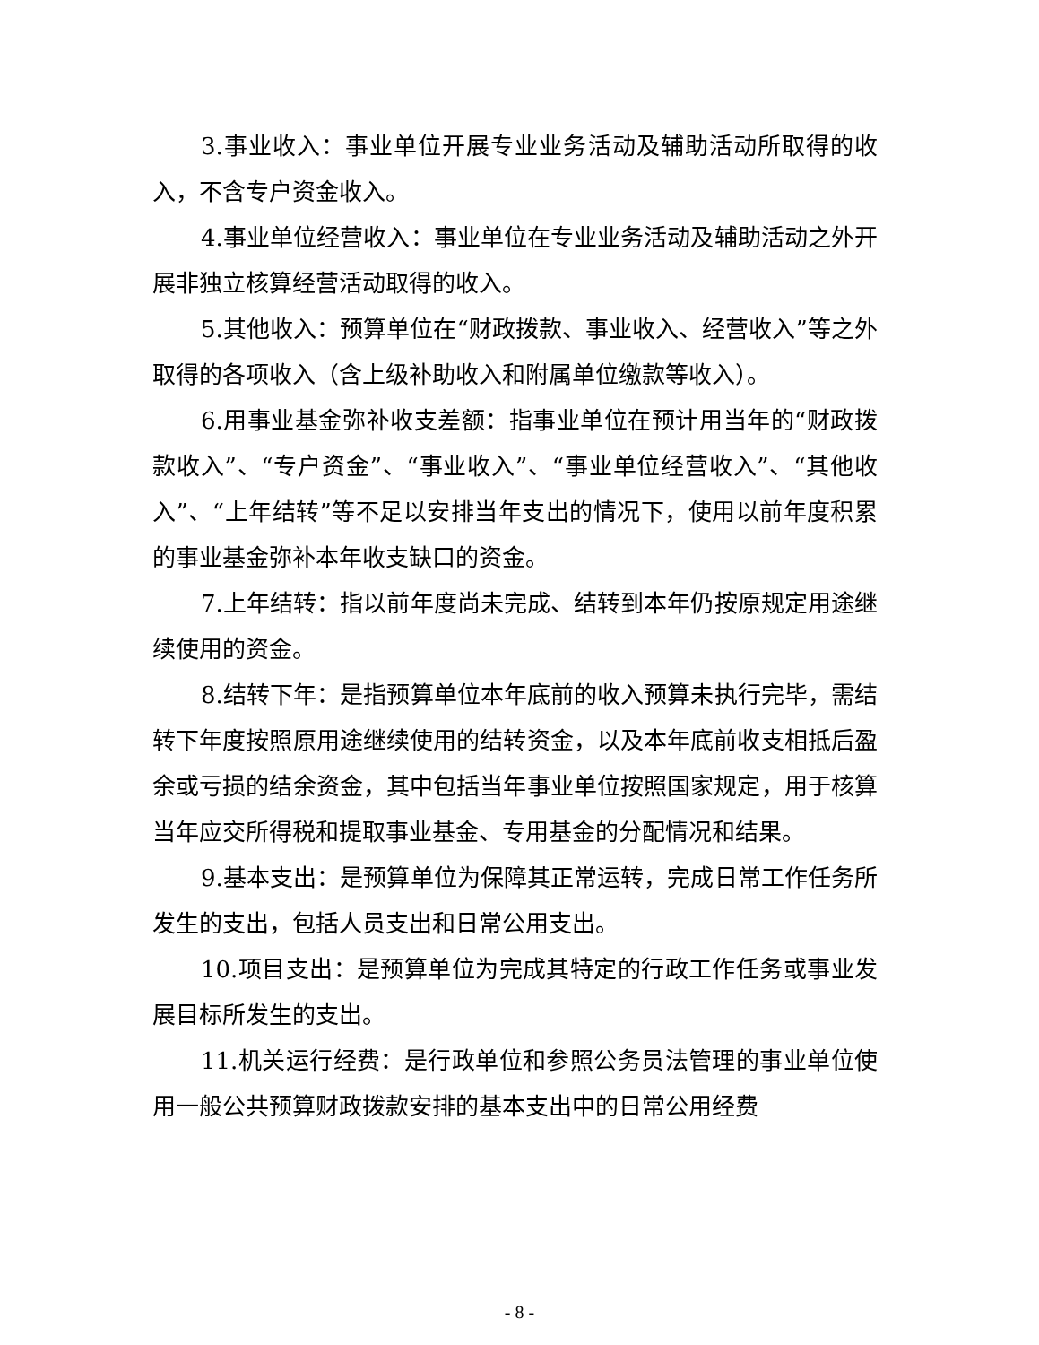3.事业收入：事业单位开展专业业务活动及辅助活动所取得的收入，不含专户资金收入。
4.事业单位经营收入：事业单位在专业业务活动及辅助活动之外开展非独立核算经营活动取得的收入。
5.其他收入：预算单位在“财政拨款、事业收入、经营收入”等之外取得的各项收入（含上级补助收入和附属单位缴款等收入）。
6.用事业基金弥补收支差额：指事业单位在预计用当年的“财政拨款收入”、“专户资金”、“事业收入”、“事业单位经营收入”、“其他收入”、“上年结转”等不足以安排当年支出的情况下，使用以前年度积累的事业基金弥补本年收支缺口的资金。
7.上年结转：指以前年度尚未完成、结转到本年仍按原规定用途继续使用的资金。
8.结转下年：是指预算单位本年底前的收入预算未执行完毕，需结转下年度按照原用途继续使用的结转资金，以及本年底前收支相抵后盈余或亏损的结余资金，其中包括当年事业单位按照国家规定，用于核算当年应交所得税和提取事业基金、专用基金的分配情况和结果。
9.基本支出：是预算单位为保障其正常运转，完成日常工作任务所发生的支出，包括人员支出和日常公用支出。
10.项目支出：是预算单位为完成其特定的行政工作任务或事业发展目标所发生的支出。
11.机关运行经费：是行政单位和参照公务员法管理的事业单位使用一般公共预算财政拨款安排的基本支出中的日常公用经费
- 8 -